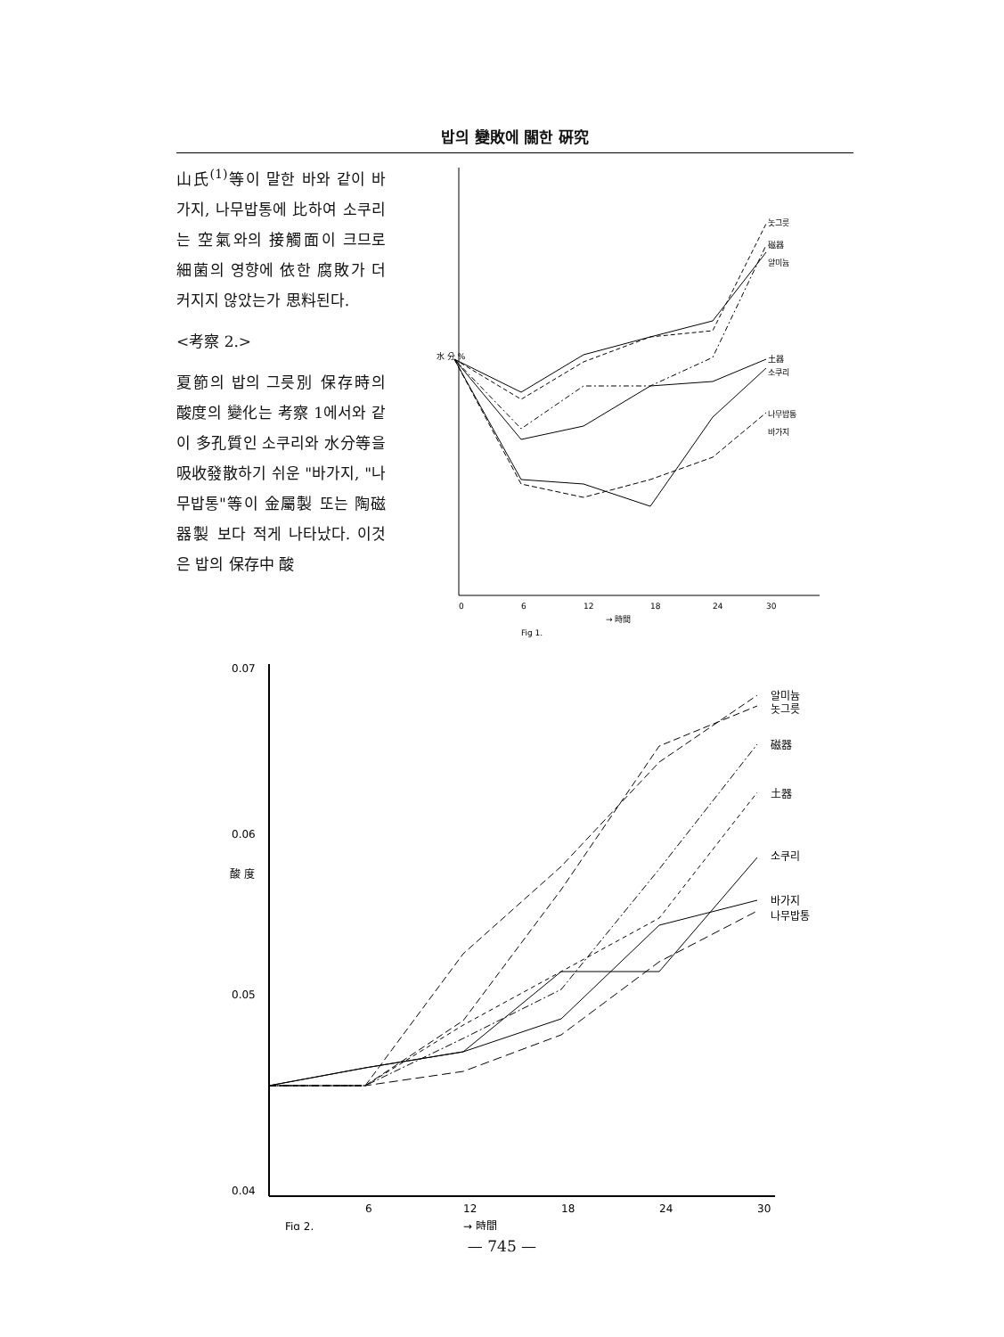밥의 變敗에 關한 硏究
山氏<sup>(1)</sup>等이 말한 바와 같이 바가지, 나무밥통에 比하여 소쿠리는 空氣와의 接觸面이 크므로 細菌의 영향에 依한 腐敗가 더 커지지 않았는가 思料된다.
<考察 2.>
夏節의 밥의 그릇別 保存時의 酸度의 變化는 考察 1에서와 같이 多孔質인 소쿠리와 水分等을 吸收發散하기 쉬운 "바가지, "나무밥통"等이 金屬製 또는 陶磁器製 보다 적게 나타났다. 이것은 밥의 保存中 酸
水 分 %
놋그릇
磁器
알미늄
土器
소쿠리
나무밥통
바가지
0
6
12
18
24
30
→ 時間
Fig 1.
0.07
0.06
0.05
0.04
酸 度
알미늄
놋그릇
磁器
土器
소쿠리
바가지
나무밥통
6
12
18
24
30
Fig 2.
→ 時間
— 745 —